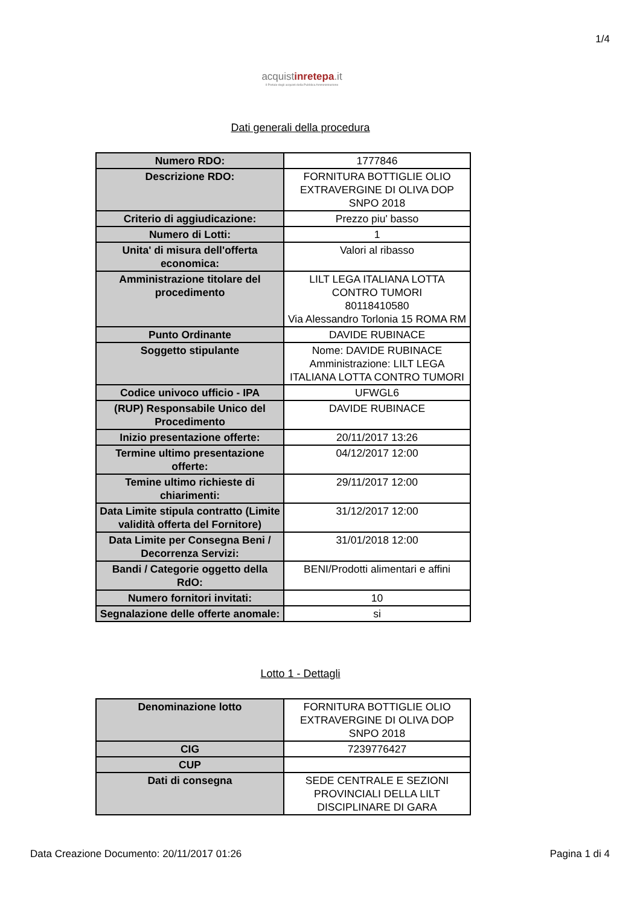1/4
acquistinrete pa.it
Il Portale degli acquisti della Pubblica Amministrazione
Dati generali della procedura
| Numero RDO: | 1777846 |
| Descrizione RDO: | FORNITURA BOTTIGLIE OLIO EXTRAVERGINE DI OLIVA DOP SNPO 2018 |
| Criterio di aggiudicazione: | Prezzo piu' basso |
| Numero di Lotti: | 1 |
| Unita' di misura dell'offerta economica: | Valori al ribasso |
| Amministrazione titolare del procedimento | LILT LEGA ITALIANA LOTTA CONTRO TUMORI 80118410580 Via Alessandro Torlonia 15 ROMA RM |
| Punto Ordinante | DAVIDE RUBINACE |
| Soggetto stipulante | Nome: DAVIDE RUBINACE Amministrazione: LILT LEGA ITALIANA LOTTA CONTRO TUMORI |
| Codice univoco ufficio - IPA | UFWGL6 |
| (RUP) Responsabile Unico del Procedimento | DAVIDE RUBINACE |
| Inizio presentazione offerte: | 20/11/2017 13:26 |
| Termine ultimo presentazione offerte: | 04/12/2017 12:00 |
| Temine ultimo richieste di chiarimenti: | 29/11/2017 12:00 |
| Data Limite stipula contratto (Limite validità offerta del Fornitore) | 31/12/2017 12:00 |
| Data Limite per Consegna Beni / Decorrenza Servizi: | 31/01/2018 12:00 |
| Bandi / Categorie oggetto della RdO: | BENI/Prodotti alimentari e affini |
| Numero fornitori invitati: | 10 |
| Segnalazione delle offerte anomale: | si |
Lotto 1 - Dettagli
| Denominazione lotto | FORNITURA BOTTIGLIE OLIO EXTRAVERGINE DI OLIVA DOP SNPO 2018 |
| CIG | 7239776427 |
| CUP | |
| Dati di consegna | SEDE CENTRALE E SEZIONI PROVINCIALI DELLA LILT DISCIPLINARE DI GARA |
Data Creazione Documento: 20/11/2017 01:26 Pagina 1 di 4